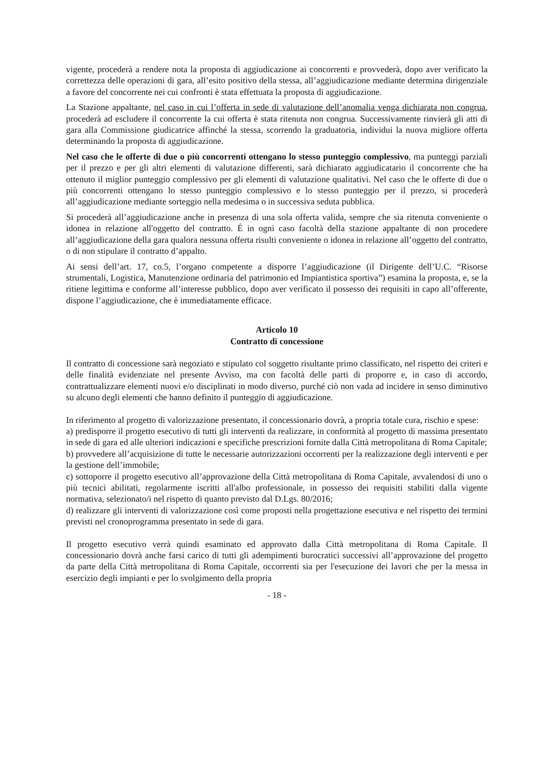vigente, procederà a rendere nota la proposta di aggiudicazione ai concorrenti e provvederà, dopo aver verificato la correttezza delle operazioni di gara, all’esito positivo della stessa, all’aggiudicazione mediante determina dirigenziale a favore del concorrente nei cui confronti è stata effettuata la proposta di aggiudicazione.
La Stazione appaltante, nel caso in cui l’offerta in sede di valutazione dell’anomalia venga dichiarata non congrua, procederà ad escludere il concorrente la cui offerta è stata ritenuta non congrua. Successivamente rinvierà gli atti di gara alla Commissione giudicatrice affinché la stessa, scorrendo la graduatoria, individui la nuova migliore offerta determinando la proposta di aggiudicazione.
Nel caso che le offerte di due o più concorrenti ottengano lo stesso punteggio complessivo, ma punteggi parziali per il prezzo e per gli altri elementi di valutazione differenti, sarà dichiarato aggiudicatario il concorrente che ha ottenuto il miglior punteggio complessivo per gli elementi di valutazione qualitativi. Nel caso che le offerte di due o più concorrenti ottengano lo stesso punteggio complessivo e lo stesso punteggio per il prezzo, si procederà all’aggiudicazione mediante sorteggio nella medesima o in successiva seduta pubblica.
Si procederà all’aggiudicazione anche in presenza di una sola offerta valida, sempre che sia ritenuta conveniente o idonea in relazione all'oggetto del contratto. É in ogni caso facoltà della stazione appaltante di non procedere all’aggiudicazione della gara qualora nessuna offerta risulti conveniente o idonea in relazione all’oggetto del contratto, o di non stipulare il contratto d’appalto.
Ai sensi dell’art. 17, co.5, l’organo competente a disporre l’aggiudicazione (il Dirigente dell’U.C. “Risorse strumentali, Logistica, Manutenzione ordinaria del patrimonio ed Impiantistica sportiva”) esamina la proposta, e, se la ritiene legittima e conforme all’interesse pubblico, dopo aver verificato il possesso dei requisiti in capo all’offerente, dispone l’aggiudicazione, che è immediatamente efficace.
Articolo 10
Contratto di concessione
Il contratto di concessione sarà negoziato e stipulato col soggetto risultante primo classificato, nel rispetto dei criteri e delle finalità evidenziate nel presente Avviso, ma con facoltà delle parti di proporre e, in caso di accordo, contrattualizzare elementi nuovi e/o disciplinati in modo diverso, purché ciò non vada ad incidere in senso diminutivo su alcuno degli elementi che hanno definito il punteggio di aggiudicazione.
In riferimento al progetto di valorizzazione presentato, il concessionario dovrà, a propria totale cura, rischio e spese:
a) predisporre il progetto esecutivo di tutti gli interventi da realizzare, in conformità al progetto di massima presentato in sede di gara ed alle ulteriori indicazioni e specifiche prescrizioni fornite dalla Città metropolitana di Roma Capitale;
b) provvedere all’acquisizione di tutte le necessarie autorizzazioni occorrenti per la realizzazione degli interventi e per la gestione dell’immobile;
c) sottoporre il progetto esecutivo all’approvazione della Città metropolitana di Roma Capitale, avvalendosi di uno o più tecnici abilitati, regolarmente iscritti all'albo professionale, in possesso dei requisiti stabiliti dalla vigente normativa, selezionato/i nel rispetto di quanto previsto dal D.Lgs. 80/2016;
d) realizzare gli interventi di valorizzazione così come proposti nella progettazione esecutiva e nel rispetto dei termini previsti nel cronoprogramma presentato in sede di gara.
Il progetto esecutivo verrà quindi esaminato ed approvato dalla Città metropolitana di Roma Capitale. Il concessionario dovrà anche farsi carico di tutti gli adempimenti burocratici successivi all’approvazione del progetto da parte della Città metropolitana di Roma Capitale, occorrenti sia per l'esecuzione dei lavori che per la messa in esercizio degli impianti e per lo svolgimento della propria
- 18 -